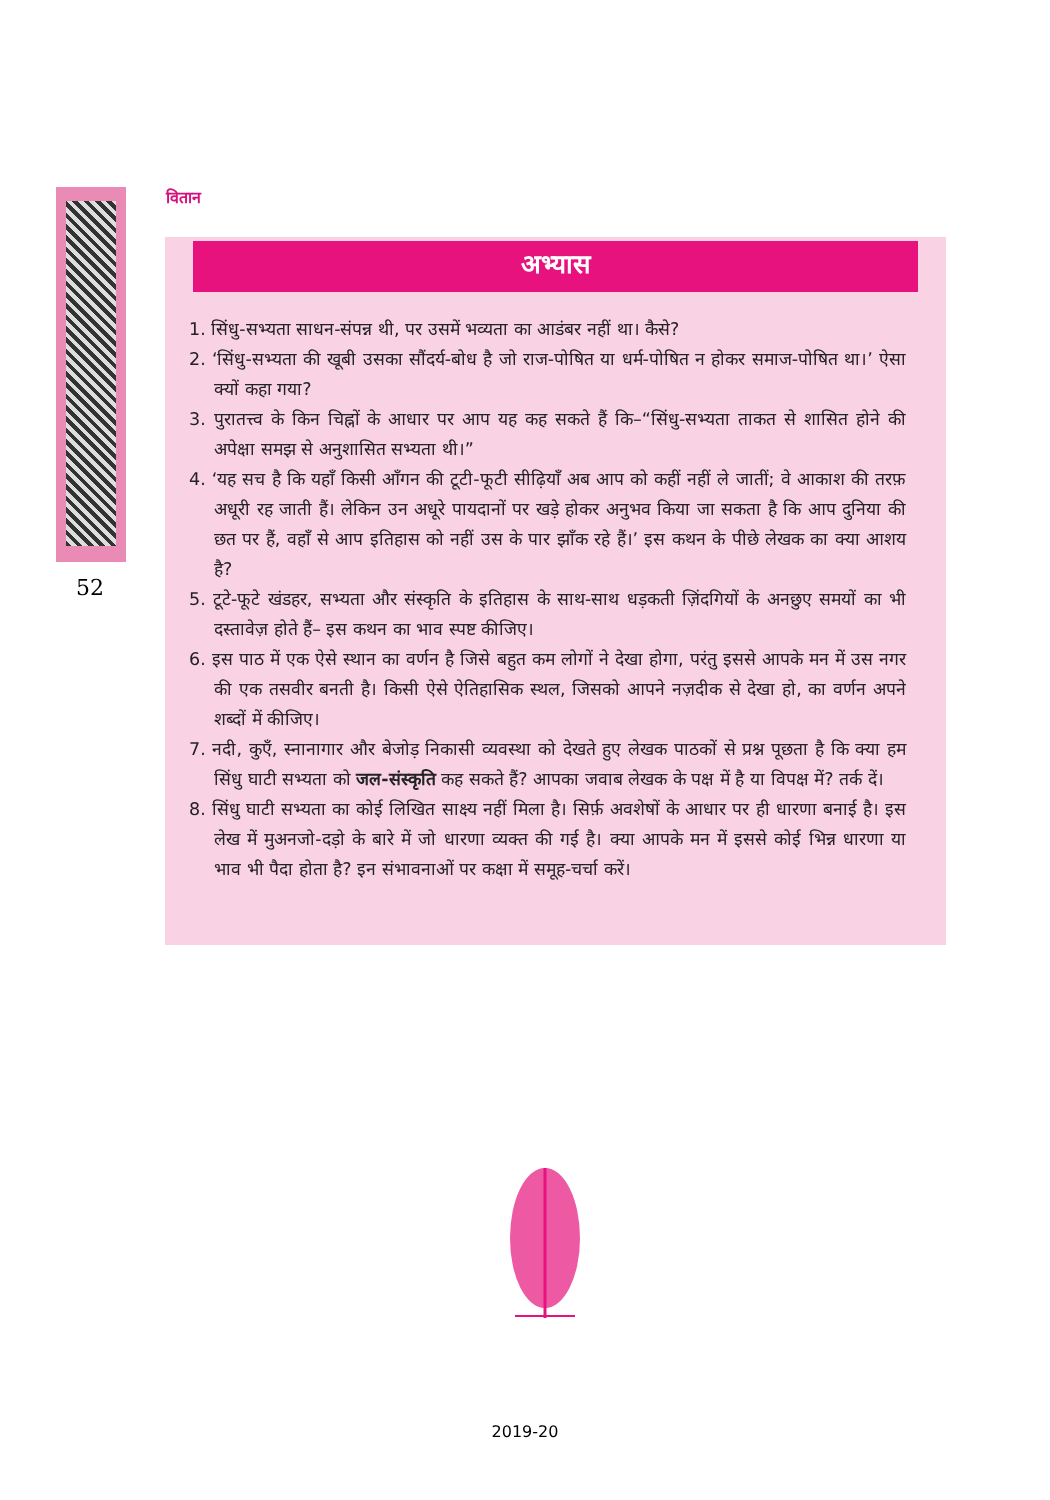वितान
अभ्यास
1. सिंधु-सभ्यता साधन-संपन्न थी, पर उसमें भव्यता का आडंबर नहीं था। कैसे?
2. ‘सिंधु-सभ्यता की खूबी उसका सौंदर्य-बोध है जो राज-पोषित या धर्म-पोषित न होकर समाज-पोषित था।’ ऐसा क्यों कहा गया?
3. पुरातत्त्व के किन चिह्नों के आधार पर आप यह कह सकते हैं कि–“सिंधु-सभ्यता ताकत से शासित होने की अपेक्षा समझ से अनुशासित सभ्यता थी।”
4. ‘यह सच है कि यहाँ किसी आँगन की टूटी-फूटी सीढ़ियाँ अब आप को कहीं नहीं ले जातीं; वे आकाश की तरफ़ अधूरी रह जाती हैं। लेकिन उन अधूरे पायदानों पर खड़े होकर अनुभव किया जा सकता है कि आप दुनिया की छत पर हैं, वहाँ से आप इतिहास को नहीं उस के पार झाँक रहे हैं।’ इस कथन के पीछे लेखक का क्या आशय है?
5. टूटे-फूटे खंडहर, सभ्यता और संस्कृति के इतिहास के साथ-साथ धड़कती ज़िंदगियों के अनछुए समयों का भी दस्तावेज़ होते हैं– इस कथन का भाव स्पष्ट कीजिए।
6. इस पाठ में एक ऐसे स्थान का वर्णन है जिसे बहुत कम लोगों ने देखा होगा, परंतु इससे आपके मन में उस नगर की एक तसवीर बनती है। किसी ऐसे ऐतिहासिक स्थल, जिसको आपने नज़दीक से देखा हो, का वर्णन अपने शब्दों में कीजिए।
7. नदी, कुएँ, स्नानागार और बेजोड़ निकासी व्यवस्था को देखते हुए लेखक पाठकों से प्रश्न पूछता है कि क्या हम सिंधु घाटी सभ्यता को जल-संस्कृति कह सकते हैं? आपका जवाब लेखक के पक्ष में है या विपक्ष में? तर्क दें।
8. सिंधु घाटी सभ्यता का कोई लिखित साक्ष्य नहीं मिला है। सिर्फ़ अवशेषों के आधार पर ही धारणा बनाई है। इस लेख में मुअनजो-दड़ो के बारे में जो धारणा व्यक्त की गई है। क्या आपके मन में इससे कोई भिन्न धारणा या भाव भी पैदा होता है? इन संभावनाओं पर कक्षा में समूह-चर्चा करें।
52
2019-20